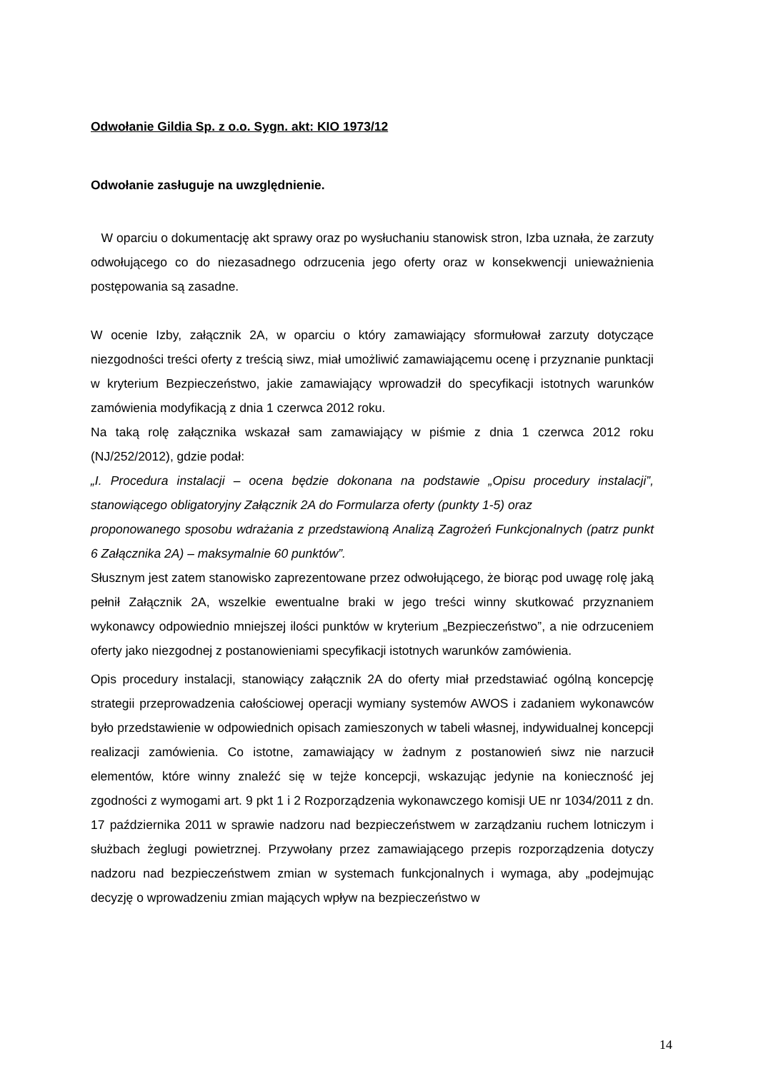Odwołanie Gildia Sp. z o.o. Sygn. akt: KIO 1973/12
Odwołanie zasługuje na uwzględnienie.
W oparciu o dokumentację akt sprawy oraz po wysłuchaniu stanowisk stron, Izba uznała, że zarzuty odwołującego co do niezasadnego odrzucenia jego oferty oraz w konsekwencji unieważnienia postępowania są zasadne.
W ocenie Izby, załącznik 2A, w oparciu o który zamawiający sformułował zarzuty dotyczące niezgodności treści oferty z treścią siwz, miał umożliwić zamawiającemu ocenę i przyznanie punktacji w kryterium Bezpieczeństwo, jakie zamawiający wprowadził do specyfikacji istotnych warunków zamówienia modyfikacją z dnia 1 czerwca 2012 roku.
Na taką rolę załącznika wskazał sam zamawiający w piśmie z dnia 1 czerwca 2012 roku (NJ/252/2012), gdzie podał:
„I. Procedura instalacji – ocena będzie dokonana na podstawie „Opisu procedury instalacji”, stanowiącego obligatoryjny Załącznik 2A do Formularza oferty (punkty 1-5) oraz
proponowanego sposobu wdrażania z przedstawioną Analizą Zagrożeń Funkcjonalnych (patrz punkt 6 Załącznika 2A) – maksymalnie 60 punktów”.
Słusznym jest zatem stanowisko zaprezentowane przez odwołującego, że biorąc pod uwagę rolę jaką pełnił Załącznik 2A, wszelkie ewentualne braki w jego treści winny skutkować przyznaniem wykonawcy odpowiednio mniejszej ilości punktów w kryterium „Bezpieczeństwo”, a nie odrzuceniem oferty jako niezgodnej z postanowieniami specyfikacji istotnych warunków zamówienia.
Opis procedury instalacji, stanowiący załącznik 2A do oferty miał przedstawiać ogólną koncepcję strategii przeprowadzenia całościowej operacji wymiany systemów AWOS i zadaniem wykonawców było przedstawienie w odpowiednich opisach zamieszonych w tabeli własnej, indywidualnej koncepcji realizacji zamówienia. Co istotne, zamawiający w żadnym z postanowień siwz nie narzucił elementów, które winny znaleźć się w tejże koncepcji, wskazując jedynie na konieczność jej zgodności z wymogami art. 9 pkt 1 i 2 Rozporządzenia wykonawczego komisji UE nr 1034/2011 z dn. 17 października 2011 w sprawie nadzoru nad bezpieczeństwem w zarządzaniu ruchem lotniczym i służbach żeglugi powietrznej. Przywołany przez zamawiającego przepis rozporządzenia dotyczy nadzoru nad bezpieczeństwem zmian w systemach funkcjonalnych i wymaga, aby „podejmując decyzję o wprowadzeniu zmian mających wpływ na bezpieczeństwo w
14